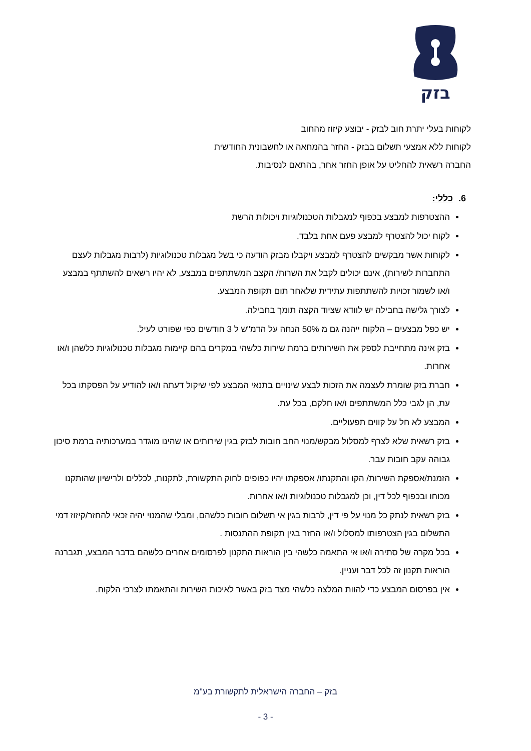בזק
לקוחות בעלי יתרת חוב לבזק - יבוצע קיזוז מהחוב
לקוחות ללא אמצעי תשלום בבזק - החזר בהמחאה או לחשבונית החודשית
החברה רשאית להחליט על אופן החזר אחר, בהתאם לנסיבות.
6. כללי:
ההצטרפות למבצע בכפוף למגבלות הטכנולוגיות ויכולות הרשת
לקוח יכול להצטרף למבצע פעם אחת בלבד.
לקוחות אשר מבקשים להצטרף למבצע ויקבלו מבזק הודעה כי בשל מגבלות טכנולוגיות (לרבות מגבלות לעצם התחברות לשירות), אינם יכולים לקבל את השרות/ הקצב המשתתפים במבצע, לא יהיו רשאים להשתתף במבצע ו/או לשמור זכויות להשתתפות עתידית שלאחר תום תקופת המבצע.
לצורך גלישה בחבילה יש לוודא שציוד הקצה תומך בחבילה.
יש כפל מבצעים – הלקוח ייהנה גם מ 50% הנחה על הדמ"ש ל 3 חודשים כפי שפורט לעיל.
בזק אינה מתחייבת לספק את השירותים ברמת שירות כלשהי במקרים בהם קיימות מגבלות טכנולוגיות כלשהן ו/או אחרות.
חברת בזק שומרת לעצמה את הזכות לבצע שינויים בתנאי המבצע לפי שיקול דעתה ו/או להודיע על הפסקתו בכל עת, הן לגבי כלל המשתתפים ו/או חלקם, בכל עת.
המבצע לא חל על קווים תפעוליים.
בזק רשאית שלא לצרף למסלול מבקש/מנוי החב חובות לבזק בגין שירותים או שהינו מוגדר במערכותיה ברמת סיכון גבוהה עקב חובות עבר.
הזמנת/אספקת השירות/ הקו והתקנתו/ אספקתו יהיו כפופים לחוק התקשורת, לתקנות, לכללים ולרישיון שהותקנו מכוחו ובכפוף לכל דין, וכן למגבלות טכנולוגיות ו/או אחרות.
בזק רשאית לנתק כל מנוי על פי דין, לרבות בגין אי תשלום חובות כלשהם, ומבלי שהמנוי יהיה זכאי להחזר/קיזוז דמי התשלום בגין הצטרפותו למסלול ו/או החזר בגין תקופת ההתנסות .
בכל מקרה של סתירה ו/או אי התאמה כלשהי בין הוראות התקנון לפרסומים אחרים כלשהם בדבר המבצע, תגברנה הוראות תקנון זה לכל דבר ועניין.
אין בפרסום המבצע כדי להוות המלצה כלשהי מצד בזק באשר לאיכות השירות והתאמתו לצרכי הלקוח.
בזק – החברה הישראלית לתקשורת בע"מ
- 3 -